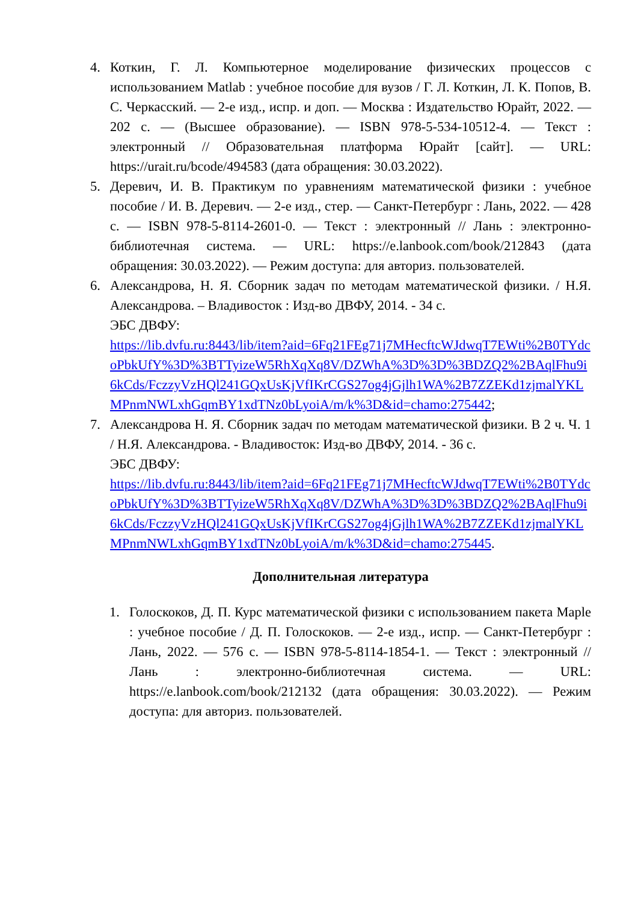4. Коткин, Г. Л. Компьютерное моделирование физических процессов с использованием Matlab : учебное пособие для вузов / Г. Л. Коткин, Л. К. Попов, В. С. Черкасский. — 2-е изд., испр. и доп. — Москва : Издательство Юрайт, 2022. — 202 с. — (Высшее образование). — ISBN 978-5-534-10512-4. — Текст : электронный // Образовательная платформа Юрайт [сайт]. — URL: https://urait.ru/bcode/494583 (дата обращения: 30.03.2022).
5. Деревич, И. В. Практикум по уравнениям математической физики : учебное пособие / И. В. Деревич. — 2-е изд., стер. — Санкт-Петербург : Лань, 2022. — 428 с. — ISBN 978-5-8114-2601-0. — Текст : электронный // Лань : электронно-библиотечная система. — URL: https://e.lanbook.com/book/212843 (дата обращения: 30.03.2022). — Режим доступа: для авториз. пользователей.
6. Александрова, Н. Я. Сборник задач по методам математической физики. / Н.Я. Александрова. – Владивосток : Изд-во ДВФУ, 2014. - 34 с.
ЭБС ДВФУ:
https://lib.dvfu.ru:8443/lib/item?aid=6Fq21FEg71j7MHecftcWJdwqT7EWti%2B0TYdcoPbkUfY%3D%3BTTyizeW5RhXqXq8V/DZWhA%3D%3D%3BDZQ2%2BAqlFhu9i6kCds/FczzyVzHQl241GQxUsKjVfIKrCGS27og4jGjlh1WA%2B7ZZEKd1zjmalYKLMPnmNWLxhGqmBY1xdTNz0bLyoiA/m/k%3D&id=chamo:275442;
7. Александрова Н. Я. Сборник задач по методам математической физики. В 2 ч. Ч. 1 / Н.Я. Александрова. - Владивосток: Изд-во ДВФУ, 2014. - 36 с.
ЭБС ДВФУ:
https://lib.dvfu.ru:8443/lib/item?aid=6Fq21FEg71j7MHecftcWJdwqT7EWti%2B0TYdcoPbkUfY%3D%3BTTyizeW5RhXqXq8V/DZWhA%3D%3D%3BDZQ2%2BAqlFhu9i6kCds/FczzyVzHQl241GQxUsKjVfIKrCGS27og4jGjlh1WA%2B7ZZEKd1zjmalYKLMPnmNWLxhGqmBY1xdTNz0bLyoiA/m/k%3D&id=chamo:275445.
Дополнительная литература
1. Голоскоков, Д. П. Курс математической физики с использованием пакета Maple : учебное пособие / Д. П. Голоскоков. — 2-е изд., испр. — Санкт-Петербург : Лань, 2022. — 576 с. — ISBN 978-5-8114-1854-1. — Текст : электронный // Лань : электронно-библиотечная система. — URL: https://e.lanbook.com/book/212132 (дата обращения: 30.03.2022). — Режим доступа: для авториз. пользователей.